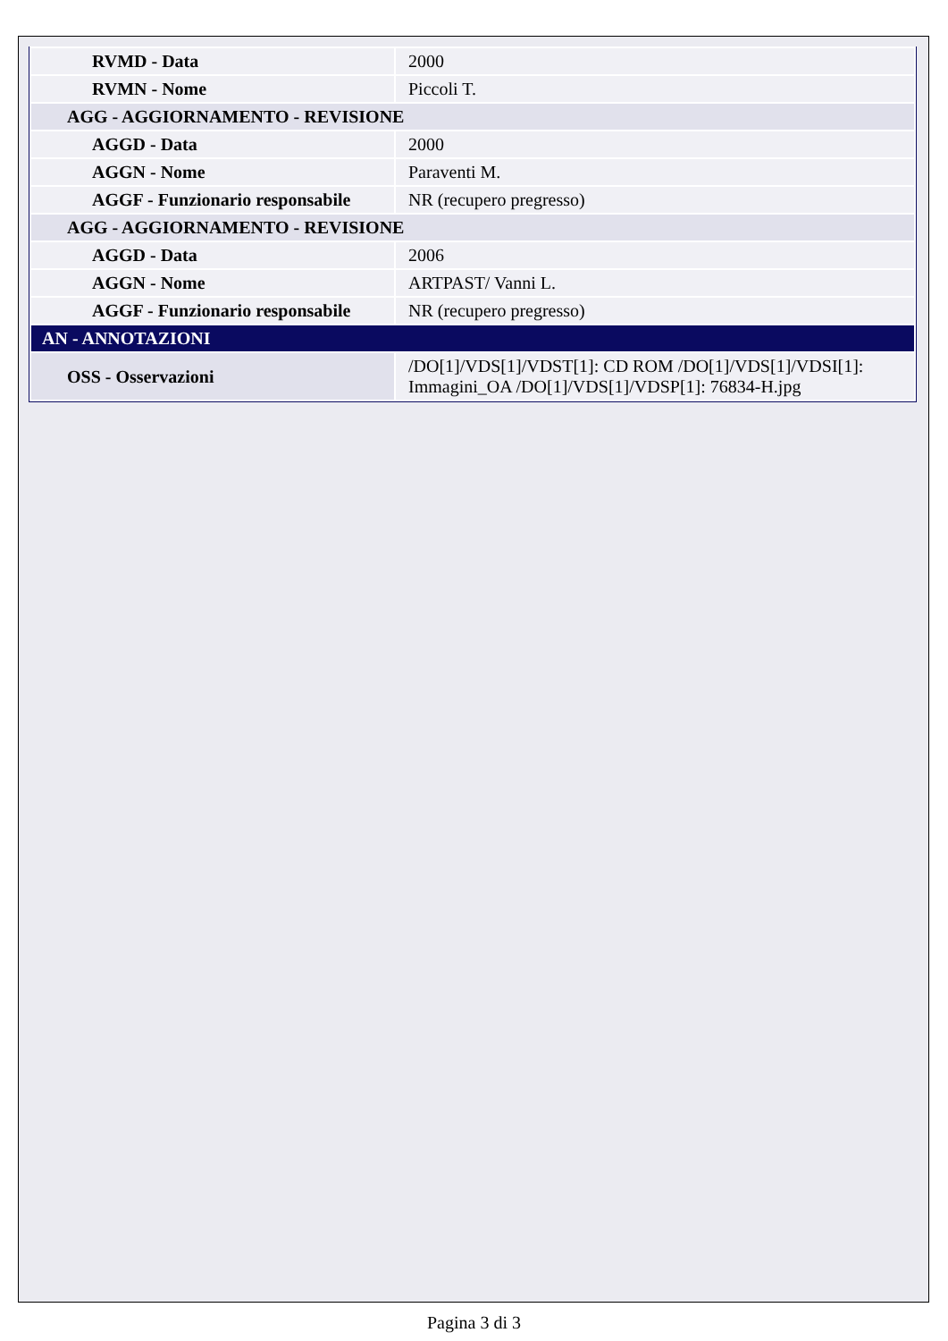| RVMD - Data | 2000 |
| RVMN - Nome | Piccoli T. |
| AGG - AGGIORNAMENTO - REVISIONE | |
| AGGD - Data | 2000 |
| AGGN - Nome | Paraventi M. |
| AGGF - Funzionario responsabile | NR (recupero pregresso) |
| AGG - AGGIORNAMENTO - REVISIONE | |
| AGGD - Data | 2006 |
| AGGN - Nome | ARTPAST/ Vanni L. |
| AGGF - Funzionario responsabile | NR (recupero pregresso) |
| AN - ANNOTAZIONI | |
| OSS - Osservazioni | /DO[1]/VDS[1]/VDST[1]: CD ROM /DO[1]/VDS[1]/VDSI[1]: Immagini_OA /DO[1]/VDS[1]/VDSP[1]: 76834-H.jpg |
Pagina 3 di 3